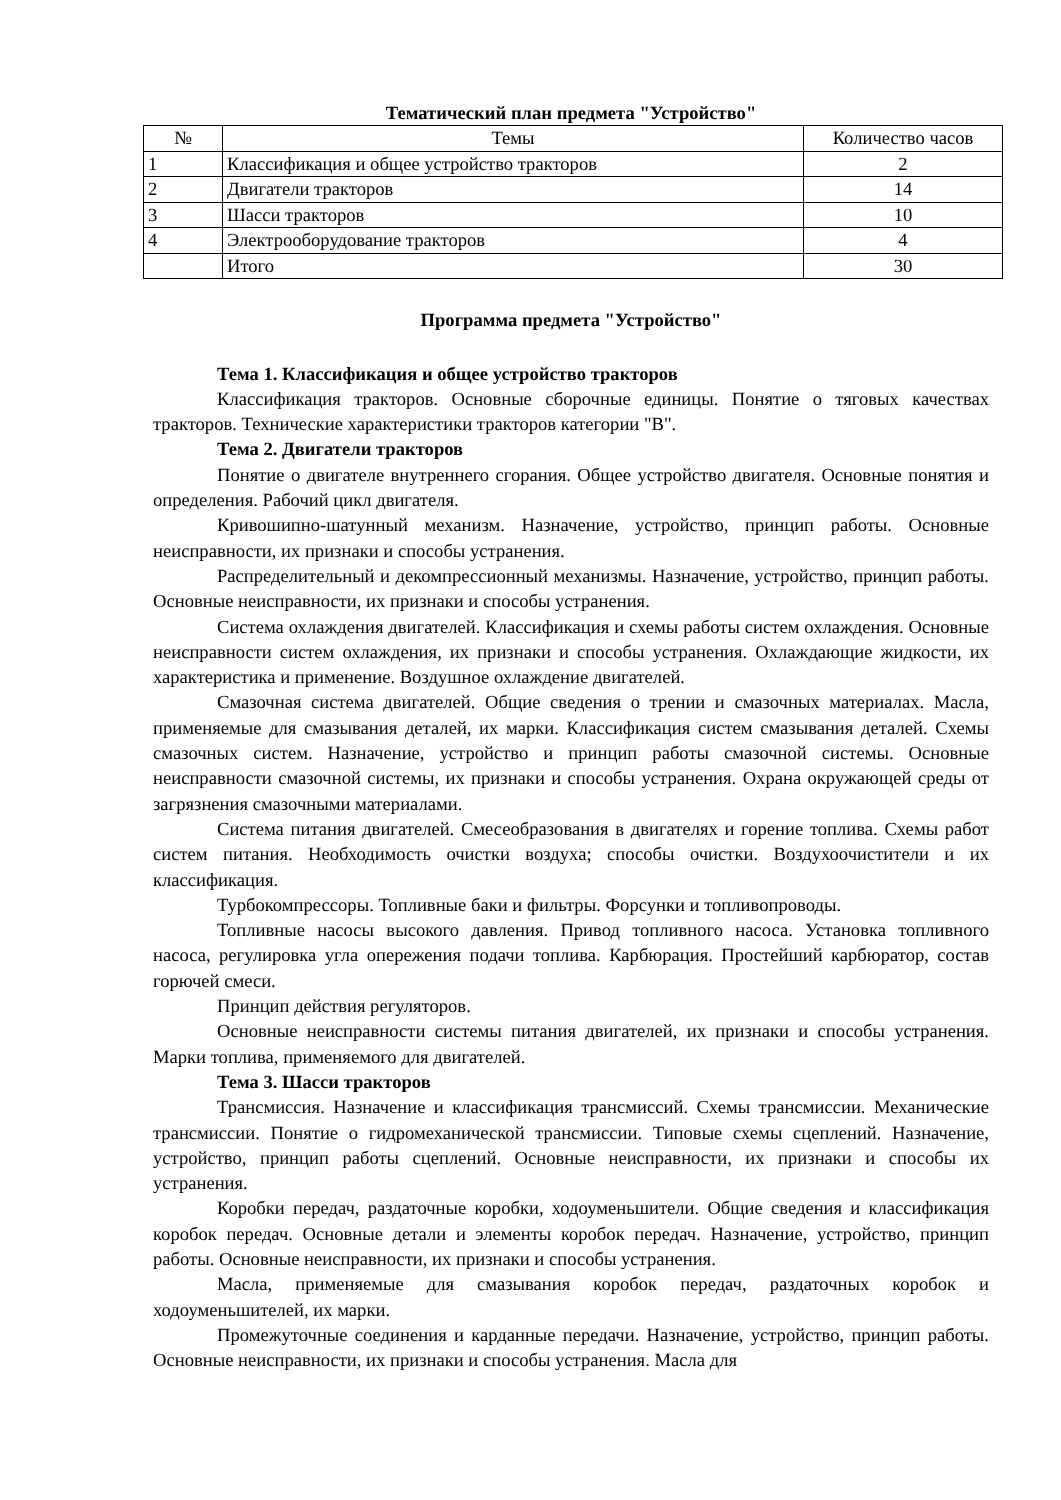Тематический план предмета "Устройство"
| № | Темы | Количество часов |
| --- | --- | --- |
| 1 | Классификация и общее устройство тракторов | 2 |
| 2 | Двигатели тракторов | 14 |
| 3 | Шасси тракторов | 10 |
| 4 | Электрооборудование тракторов | 4 |
| | Итого | 30 |
Программа предмета "Устройство"
Тема 1. Классификация и общее устройство тракторов
Классификация тракторов. Основные сборочные единицы. Понятие о тяговых качествах тракторов. Технические характеристики тракторов категории "B".
Тема 2. Двигатели тракторов
Понятие о двигателе внутреннего сгорания. Общее устройство двигателя. Основные понятия и определения. Рабочий цикл двигателя.
Кривошипно-шатунный механизм. Назначение, устройство, принцип работы. Основные неисправности, их признаки и способы устранения.
Распределительный и декомпрессионный механизмы. Назначение, устройство, принцип работы. Основные неисправности, их признаки и способы устранения.
Система охлаждения двигателей. Классификация и схемы работы систем охлаждения. Основные неисправности систем охлаждения, их признаки и способы устранения. Охлаждающие жидкости, их характеристика и применение. Воздушное охлаждение двигателей.
Смазочная система двигателей. Общие сведения о трении и смазочных материалах. Масла, применяемые для смазывания деталей, их марки. Классификация систем смазывания деталей. Схемы смазочных систем. Назначение, устройство и принцип работы смазочной системы. Основные неисправности смазочной системы, их признаки и способы устранения. Охрана окружающей среды от загрязнения смазочными материалами.
Система питания двигателей. Смесеобразования в двигателях и горение топлива. Схемы работ систем питания. Необходимость очистки воздуха; способы очистки. Воздухоочистители и их классификация.
Турбокомпрессоры. Топливные баки и фильтры. Форсунки и топливопроводы.
Топливные насосы высокого давления. Привод топливного насоса. Установка топливного насоса, регулировка угла опережения подачи топлива. Карбюрация. Простейший карбюратор, состав горючей смеси.
Принцип действия регуляторов.
Основные неисправности системы питания двигателей, их признаки и способы устранения. Марки топлива, применяемого для двигателей.
Тема 3. Шасси тракторов
Трансмиссия. Назначение и классификация трансмиссий. Схемы трансмиссии. Механические трансмиссии. Понятие о гидромеханической трансмиссии. Типовые схемы сцеплений. Назначение, устройство, принцип работы сцеплений. Основные неисправности, их признаки и способы их устранения.
Коробки передач, раздаточные коробки, ходоуменьшители. Общие сведения и классификация коробок передач. Основные детали и элементы коробок передач. Назначение, устройство, принцип работы. Основные неисправности, их признаки и способы устранения.
Масла, применяемые для смазывания коробок передач, раздаточных коробок и ходоуменьшителей, их марки.
Промежуточные соединения и карданные передачи. Назначение, устройство, принцип работы. Основные неисправности, их признаки и способы устранения. Масла для